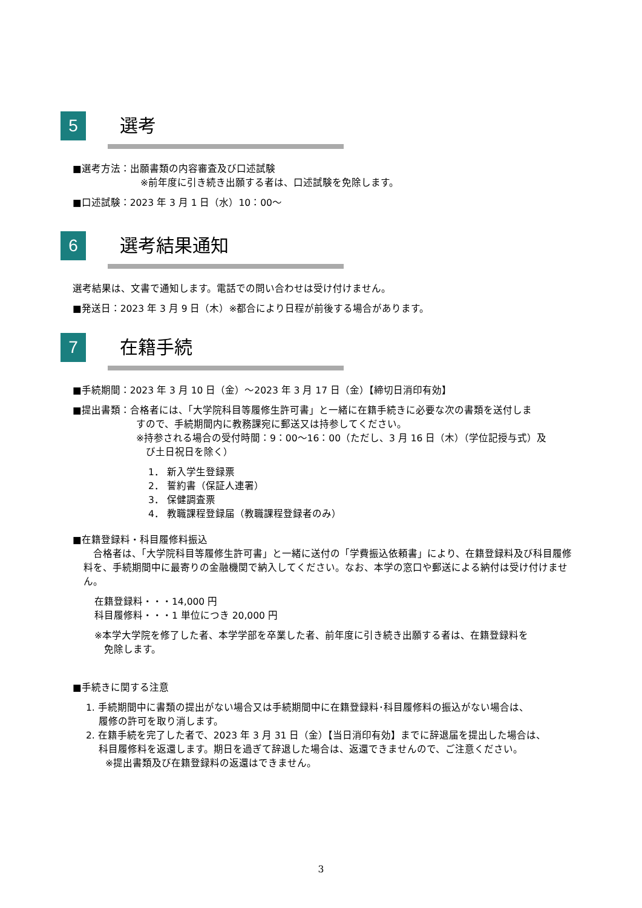5
選考
■選考方法：出願書類の内容審査及び口述試験
※前年度に引き続き出願する者は、口述試験を免除します。
■口述試験：2023 年 3 月 1 日（水）10：00～
6
選考結果通知
選考結果は、文書で通知します。電話での問い合わせは受け付けません。
■発送日：2023 年 3 月 9 日（木）※都合により日程が前後する場合があります。
7
在籍手続
■手続期間：2023 年 3 月 10 日（金）～2023 年 3 月 17 日（金）【締切日消印有効】
■提出書類：合格者には、「大学院科目等履修生許可書」と一緒に在籍手続きに必要な次の書類を送付しま
すので、手続期間内に教務課宛に郵送又は持参してください。
※持参される場合の受付時間：9：00～16：00（ただし、3 月 16 日（木）（学位記授与式）及
　び土日祝日を除く）
1． 新入学生登録票
2． 誓約書（保証人連署）
3． 保健調査票
4． 教職課程登録届（教職課程登録者のみ）
■在籍登録料・科目履修料振込
　合格者は、「大学院科目等履修生許可書」と一緒に送付の「学費振込依頼書」により、在籍登録料及び科目履修料を、手続期間中に最寄りの金融機関で納入してください。なお、本学の窓口や郵送による納付は受け付けません。
在籍登録料・・・14,000 円
科目履修料・・・1 単位につき 20,000 円
※本学大学院を修了した者、本学学部を卒業した者、前年度に引き続き出願する者は、在籍登録料を
　免除します。
■手続きに関する注意
1. 手続期間中に書類の提出がない場合又は手続期間中に在籍登録料･科目履修料の振込がない場合は、
　 履修の許可を取り消します。
2. 在籍手続を完了した者で、2023 年 3 月 31 日（金）【当日消印有効】までに辞退届を提出した場合は、
　 科目履修料を返還します。期日を過ぎて辞退した場合は、返還できませんので、ご注意ください。
　　※提出書類及び在籍登録料の返還はできません。
3